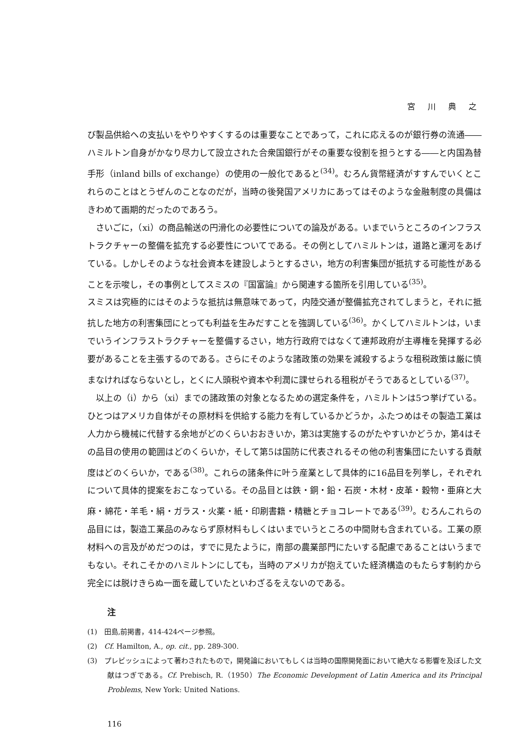宮 川 典 之
び製品供給への支払いをやりやすくするのは重要なことであって，これに応えるのが銀行券の流通――ハミルトン自身がかなり尽力して設立された合衆国銀行がその重要な役割を担うとする――と内国為替手形（inland bills of exchange）の使用の一般化であると<sup>(34)</sup>。むろん貨幣経済がすすんでいくとこれらのことはとうぜんのことなのだが，当時の後発国アメリカにあってはそのような金融制度の具備はきわめて画期的だったのであろう。
さいごに，（xi）の商品輸送の円滑化の必要性についての論及がある。いまでいうところのインフラストラクチャーの整備を拡充する必要性についてである。その例としてハミルトンは，道路と運河をあげている。しかしそのような社会資本を建設しようとするさい，地方の利害集団が抵抗する可能性があることを示唆し，その事例としてスミスの『国富論』から関連する箇所を引用している<sup>(35)</sup>。
スミスは究極的にはそのような抵抗は無意味であって，内陸交通が整備拡充されてしまうと，それに抵抗した地方の利害集団にとっても利益を生みだすことを強調している<sup>(36)</sup>。かくしてハミルトンは，いまでいうインフラストラクチャーを整備するさい，地方行政府ではなくて連邦政府が主導権を発揮する必要があることを主張するのである。さらにそのような諸政策の効果を減殺するような租税政策は厳に慎まなければならないとし，とくに人頭税や資本や利潤に課せられる租税がそうであるとしている<sup>(37)</sup>。
以上の（i）から（xi）までの諸政策の対象となるための選定条件を，ハミルトンは5つ挙げている。ひとつはアメリカ自体がその原材料を供給する能力を有しているかどうか，ふたつめはその製造工業は人力から機械に代替する余地がどのくらいおおきいか，第3は実施するのがたやすいかどうか，第4はその品目の使用の範囲はどのくらいか，そして第5は国防に代表されるその他の利害集団にたいする貢献度はどのくらいか，である<sup>(38)</sup>。これらの諸条件に叶う産業として具体的に16品目を列挙し，それぞれについて具体的提案をおこなっている。その品目とは鉄・銅・鉛・石炭・木材・皮革・穀物・亜麻と大麻・綿花・羊毛・絹・ガラス・火薬・紙・印刷書籍・精糖とチョコレートである<sup>(39)</sup>。むろんこれらの品目には，製造工業品のみならず原材料もしくはいまでいうところの中間財も含まれている。工業の原材料への言及がめだつのは，すでに見たように，南部の農業部門にたいする配慮であることはいうまでもない。それこそかのハミルトンにしても，当時のアメリカが抱えていた経済構造のもたらす制約から完全には脱けきらぬ一面を蔵していたといわざるをえないのである。
注
(1)　田島,前掲書，414-424ページ参照。
(2)　Cf. Hamilton, A., op. cit., pp. 289-300.
(3)　プレビッシュによって著わされたもので，開発論においてもしくは当時の国際開発面において絶大なる影響を及ぼした文献はつぎである。Cf. Prebisch, R.（1950）The Economic Development of Latin America and its Principal Problems, New York: United Nations.
116